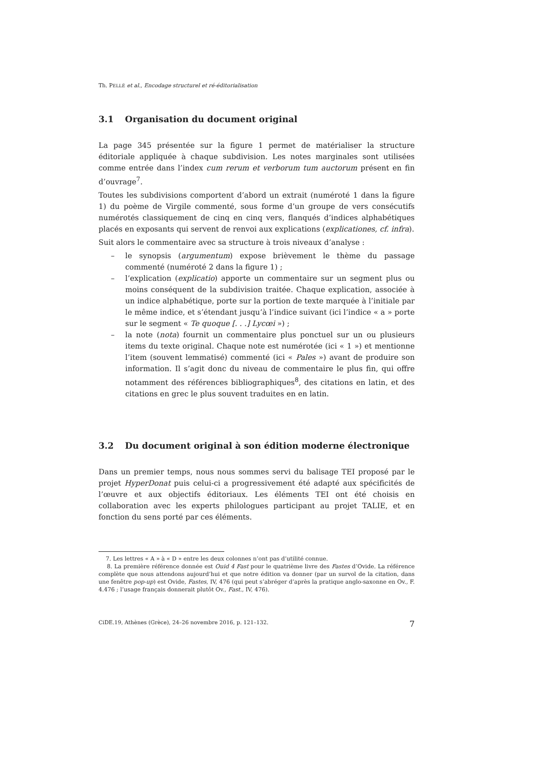Th. PELLÉ et al., Encodage structurel et ré-éditorialisation
3.1 Organisation du document original
La page 345 présentée sur la figure 1 permet de matérialiser la structure éditoriale appliquée à chaque subdivision. Les notes marginales sont utilisées comme entrée dans l’index cum rerum et verborum tum auctorum présent en fin d’ouvrage<sup>7</sup>.
Toutes les subdivisions comportent d’abord un extrait (numéroté 1 dans la figure 1) du poème de Virgile commenté, sous forme d’un groupe de vers consécutifs numérotés classiquement de cinq en cinq vers, flanqués d’indices alphabétiques placés en exposants qui servent de renvoi aux explications (explicationes, cf. infra).
Suit alors le commentaire avec sa structure à trois niveaux d’analyse :
– le synopsis (argumentum) expose brièvement le thème du passage commenté (numéroté 2 dans la figure 1) ;
– l’explication (explicatio) apporte un commentaire sur un segment plus ou moins conséquent de la subdivision traitée. Chaque explication, associée à un indice alphabétique, porte sur la portion de texte marquée à l’initiale par le même indice, et s’étendant jusqu’à l’indice suivant (ici l’indice « a » porte sur le segment « Te quoque [. . .] Lycœi ») ;
– la note (nota) fournit un commentaire plus ponctuel sur un ou plusieurs items du texte original. Chaque note est numérotée (ici « 1 ») et mentionne l’item (souvent lemmatisé) commenté (ici « Pales ») avant de produire son information. Il s’agit donc du niveau de commentaire le plus fin, qui offre notamment des références bibliographiques<sup>8</sup>, des citations en latin, et des citations en grec le plus souvent traduites en en latin.
3.2 Du document original à son édition moderne électronique
Dans un premier temps, nous nous sommes servi du balisage TEI proposé par le projet HyperDonat puis celui-ci a progressivement été adapté aux spécificités de l’œuvre et aux objectifs éditoriaux. Les éléments TEI ont été choisis en collaboration avec les experts philologues participant au projet TALIE, et en fonction du sens porté par ces éléments.
7. Les lettres « A » à « D » entre les deux colonnes n’ont pas d’utilité connue.
8. La première référence donnée est Ouid 4 Fast pour le quatrième livre des Fastes d’Ovide. La référence complète que nous attendons aujourd’hui et que notre édition va donner (par un survol de la citation, dans une fenêtre pop-up) est Ovide, Fastes, IV, 476 (qui peut s’abréger d’après la pratique anglo-saxonne en Ov., F. 4.476 ; l’usage français donnerait plutôt Ov., Fast., IV, 476).
CiDE.19, Athènes (Grèce), 24–26 novembre 2016, p. 121–132. 7